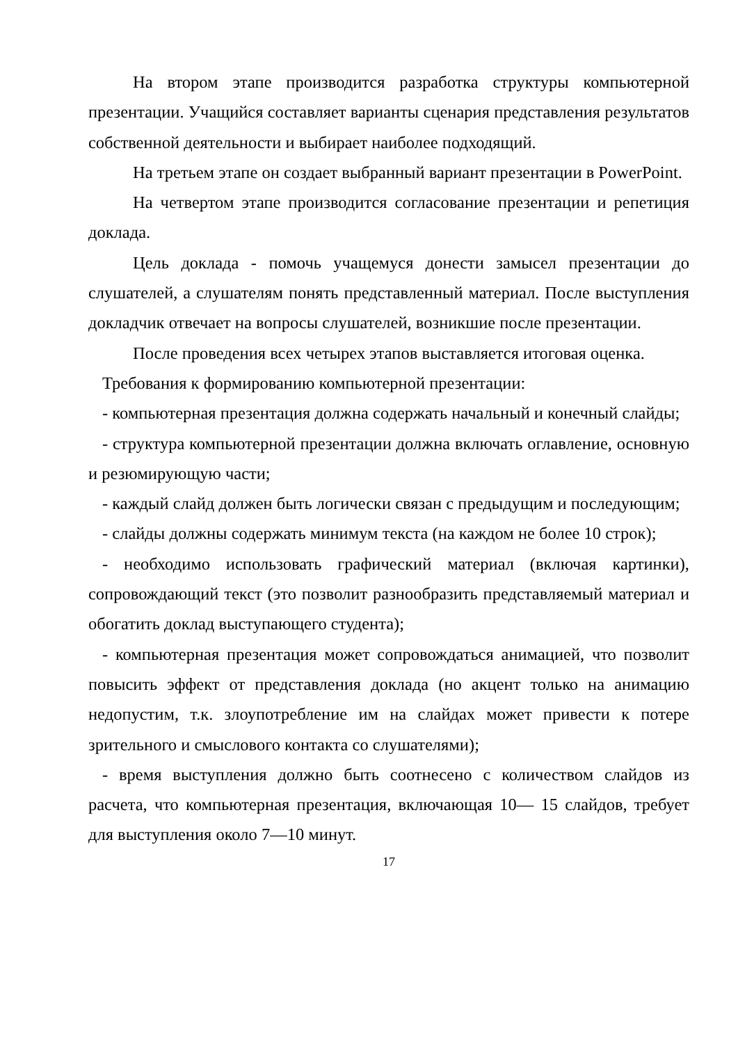На втором этапе производится разработка структуры компьютерной презентации. Учащийся составляет варианты сценария представления результатов собственной деятельности и выбирает наиболее подходящий.
На третьем этапе он создает выбранный вариант презентации в PowerPoint.
На четвертом этапе производится согласование презентации и репетиция доклада.
Цель доклада - помочь учащемуся донести замысел презентации до слушателей, а слушателям понять представленный материал. После выступления докладчик отвечает на вопросы слушателей, возникшие после презентации.
После проведения всех четырех этапов выставляется итоговая оценка.
Требования к формированию компьютерной презентации:
- компьютерная презентация должна содержать начальный и конечный слайды;
- структура компьютерной презентации должна включать оглавление, основную и резюмирующую части;
- каждый слайд должен быть логически связан с предыдущим и последующим;
- слайды должны содержать минимум текста (на каждом не более 10 строк);
- необходимо использовать графический материал (включая картинки), сопровождающий текст (это позволит разнообразить представляемый материал и обогатить доклад выступающего студента);
- компьютерная презентация может сопровождаться анимацией, что позволит повысить эффект от представления доклада (но акцент только на анимацию недопустим, т.к. злоупотребление им на слайдах может привести к потере зрительного и смыслового контакта со слушателями);
- время выступления должно быть соотнесено с количеством слайдов из расчета, что компьютерная презентация, включающая 10— 15 слайдов, требует для выступления около 7—10 минут.
17